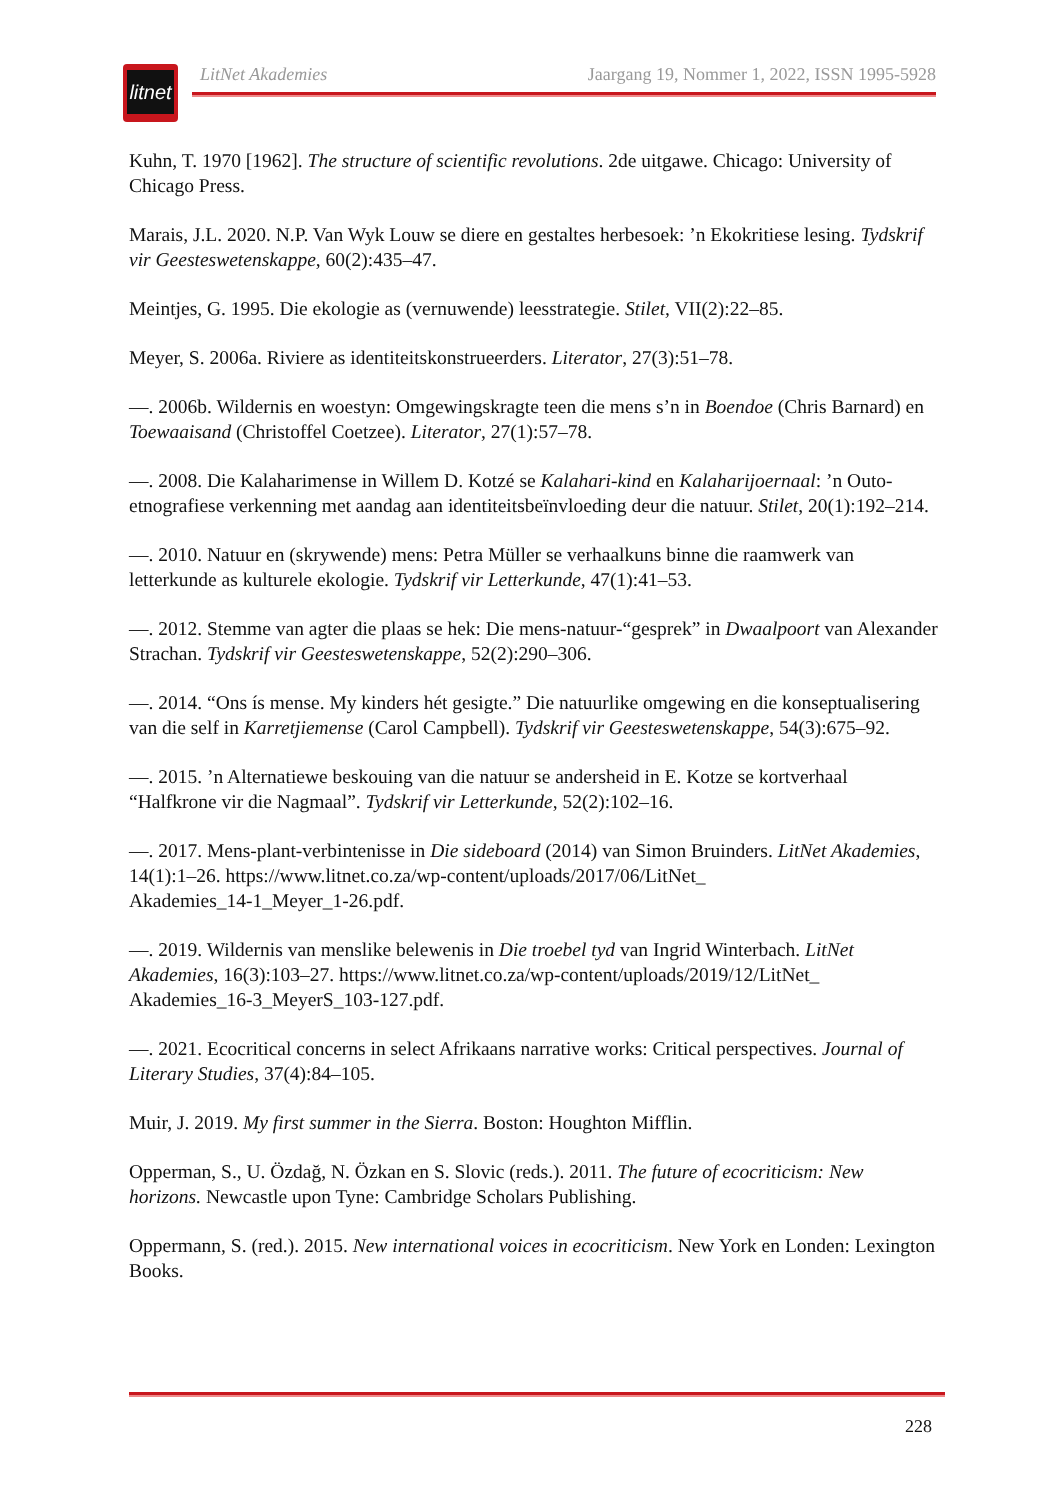litnet
LitNet Akademies Jaargang 19, Nommer 1, 2022, ISSN 1995-5928
Kuhn, T. 1970 [1962]. The structure of scientific revolutions. 2de uitgawe. Chicago: University of Chicago Press.
Marais, J.L. 2020. N.P. Van Wyk Louw se diere en gestaltes herbesoek: ’n Ekokritiese lesing. Tydskrif vir Geesteswetenskappe, 60(2):435–47.
Meintjes, G. 1995. Die ekologie as (vernuwende) leesstrategie. Stilet, VII(2):22–85.
Meyer, S. 2006a. Riviere as identiteitskonstrueerders. Literator, 27(3):51–78.
—. 2006b. Wildernis en woestyn: Omgewingskragte teen die mens s’n in Boendoe (Chris Barnard) en Toewaaisand (Christoffel Coetzee). Literator, 27(1):57–78.
—. 2008. Die Kalaharimense in Willem D. Kotzé se Kalahari-kind en Kalaharijoernaal: ’n Outo-etnografiese verkenning met aandag aan identiteitsbeïnvloeding deur die natuur. Stilet, 20(1):192–214.
—. 2010. Natuur en (skrywende) mens: Petra Müller se verhaalkuns binne die raamwerk van letterkunde as kulturele ekologie. Tydskrif vir Letterkunde, 47(1):41–53.
—. 2012. Stemme van agter die plaas se hek: Die mens-natuur-“gesprek” in Dwaalpoort van Alexander Strachan. Tydskrif vir Geesteswetenskappe, 52(2):290–306.
—. 2014. “Ons ís mense. My kinders hét gesigte.” Die natuurlike omgewing en die konseptualisering van die self in Karretjiemense (Carol Campbell). Tydskrif vir Geesteswetenskappe, 54(3):675–92.
—. 2015. ’n Alternatiewe beskouing van die natuur se andersheid in E. Kotze se kortverhaal “Halfkrone vir die Nagmaal”. Tydskrif vir Letterkunde, 52(2):102–16.
—. 2017. Mens-plant-verbintenisse in Die sideboard (2014) van Simon Bruinders. LitNet Akademies, 14(1):1–26. https://www.litnet.co.za/wp-content/uploads/2017/06/LitNet_
Akademies_14-1_Meyer_1-26.pdf.
—. 2019. Wildernis van menslike belewenis in Die troebel tyd van Ingrid Winterbach. LitNet Akademies, 16(3):103–27. https://www.litnet.co.za/wp-content/uploads/2019/12/LitNet_
Akademies_16-3_MeyerS_103-127.pdf.
—. 2021. Ecocritical concerns in select Afrikaans narrative works: Critical perspectives. Journal of Literary Studies, 37(4):84–105.
Muir, J. 2019. My first summer in the Sierra. Boston: Houghton Mifflin.
Opperman, S., U. Özdağ, N. Özkan en S. Slovic (reds.). 2011. The future of ecocriticism: New horizons. Newcastle upon Tyne: Cambridge Scholars Publishing.
Oppermann, S. (red.). 2015. New international voices in ecocriticism. New York en Londen: Lexington Books.
228